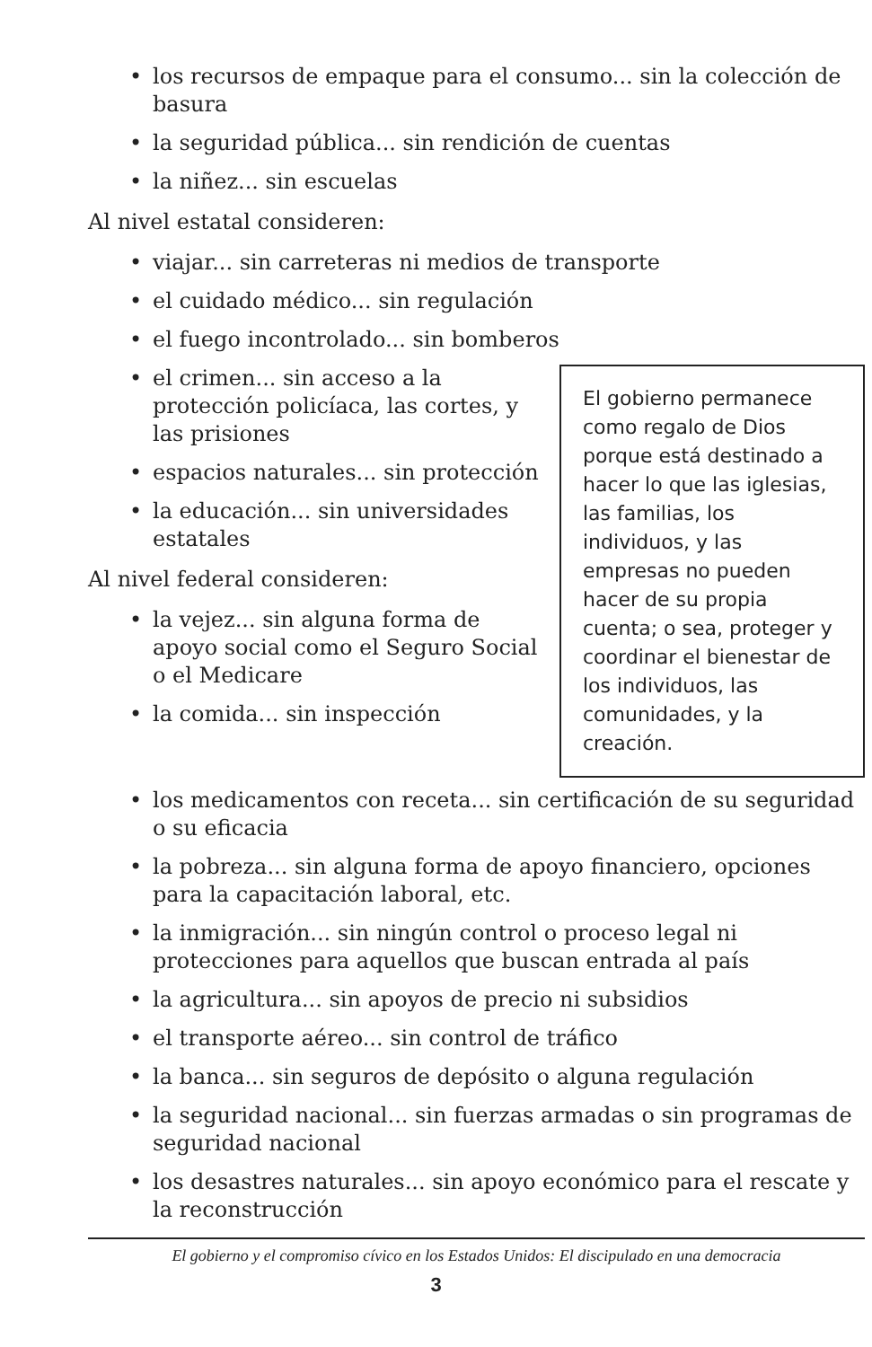• los recursos de empaque para el consumo... sin la colección de basura
• la seguridad pública... sin rendición de cuentas
• la niñez... sin escuelas
Al nivel estatal consideren:
• viajar... sin carreteras ni medios de transporte
• el cuidado médico... sin regulación
• el fuego incontrolado... sin bomberos
El gobierno permanece como regalo de Dios porque está destinado a hacer lo que las iglesias, las familias, los individuos, y las empresas no pueden hacer de su propia cuenta; o sea, proteger y coordinar el bienestar de los individuos, las comunidades, y la creación.
• el crimen... sin acceso a la protección policíaca, las cortes, y las prisiones
• espacios naturales... sin protección
• la educación... sin universidades estatales
Al nivel federal consideren:
• la vejez... sin alguna forma de apoyo social como el Seguro Social o el Medicare
• la comida... sin inspección
• los medicamentos con receta... sin certificación de su seguridad o su eficacia
• la pobreza... sin alguna forma de apoyo financiero, opciones para la capacitación laboral, etc.
• la inmigración... sin ningún control o proceso legal ni protecciones para aquellos que buscan entrada al país
• la agricultura... sin apoyos de precio ni subsidios
• el transporte aéreo... sin control de tráfico
• la banca... sin seguros de depósito o alguna regulación
• la seguridad nacional... sin fuerzas armadas o sin programas de seguridad nacional
• los desastres naturales... sin apoyo económico para el rescate y la reconstrucción
El gobierno y el compromiso cívico en los Estados Unidos: El discipulado en una democracia
3